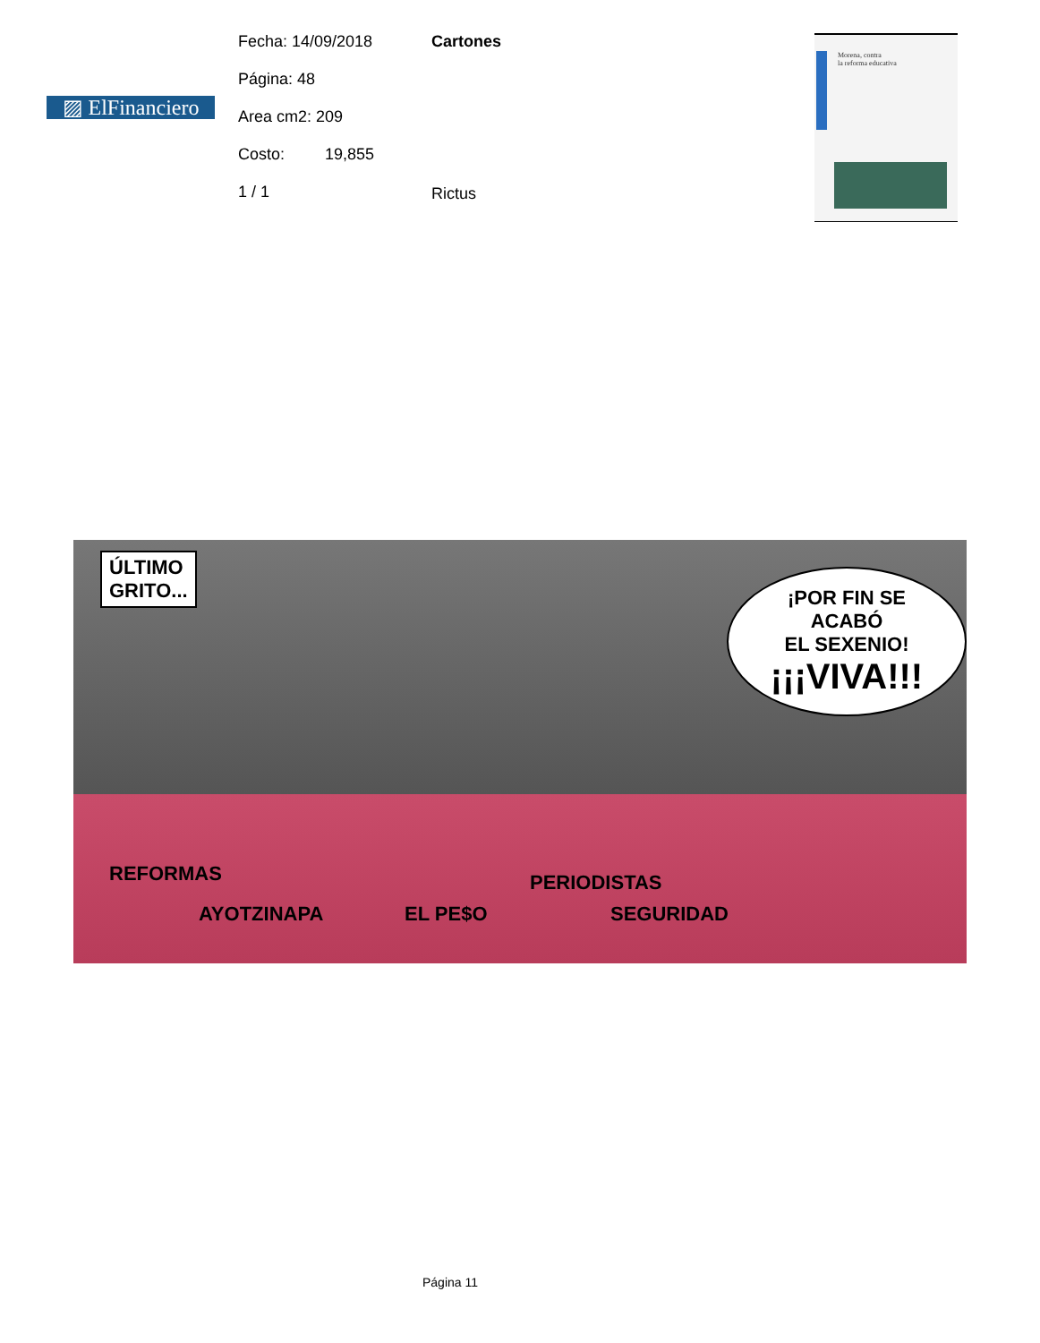▨ ElFinanciero
Fecha: 14/09/2018
Página: 48
Area cm2: 209
Costo: 19,855
1 / 1
Cartones
Rictus
Morena, contra
la reforma educativa
ÚLTIMO
GRITO... ¡POR FIN SE ACABÓ
EL SEXENIO!
¡¡¡VIVA!!!
REFORMAS
AYOTZINAPA EL PE$O
PERIODISTAS
SEGURIDAD
Página 11